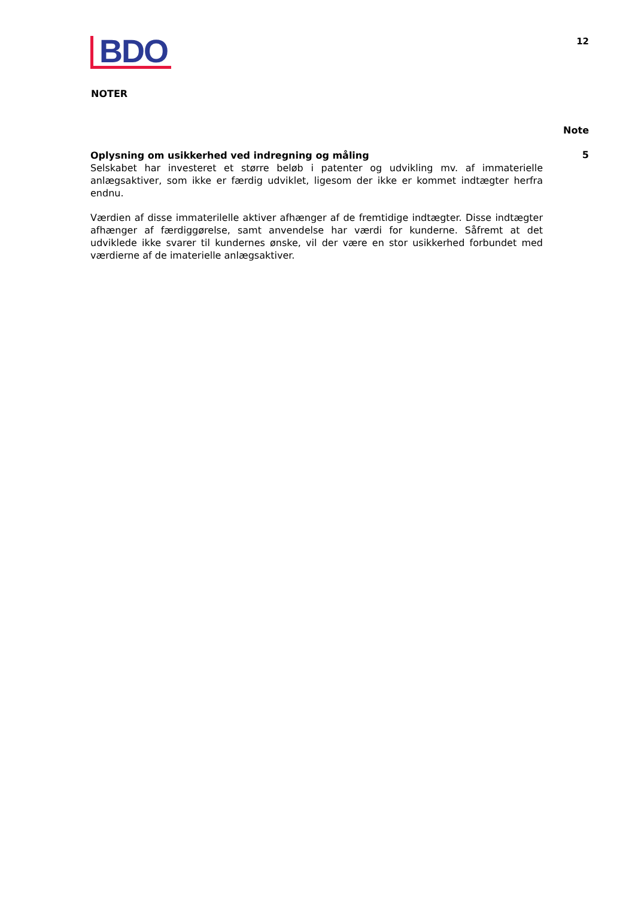BDO
12
NOTER
Note
Oplysning om usikkerhed ved indregning og måling
Selskabet har investeret et større beløb i patenter og udvikling mv. af immaterielle anlægsaktiver, som ikke er færdig udviklet, ligesom der ikke er kommet indtægter herfra endnu.
Værdien af disse immaterilelle aktiver afhænger af de fremtidige indtægter. Disse indtægter afhænger af færdiggørelse, samt anvendelse har værdi for kunderne. Såfremt at det udviklede ikke svarer til kundernes ønske, vil der være en stor usikkerhed forbundet med værdierne af de imaterielle anlægsaktiver.
5